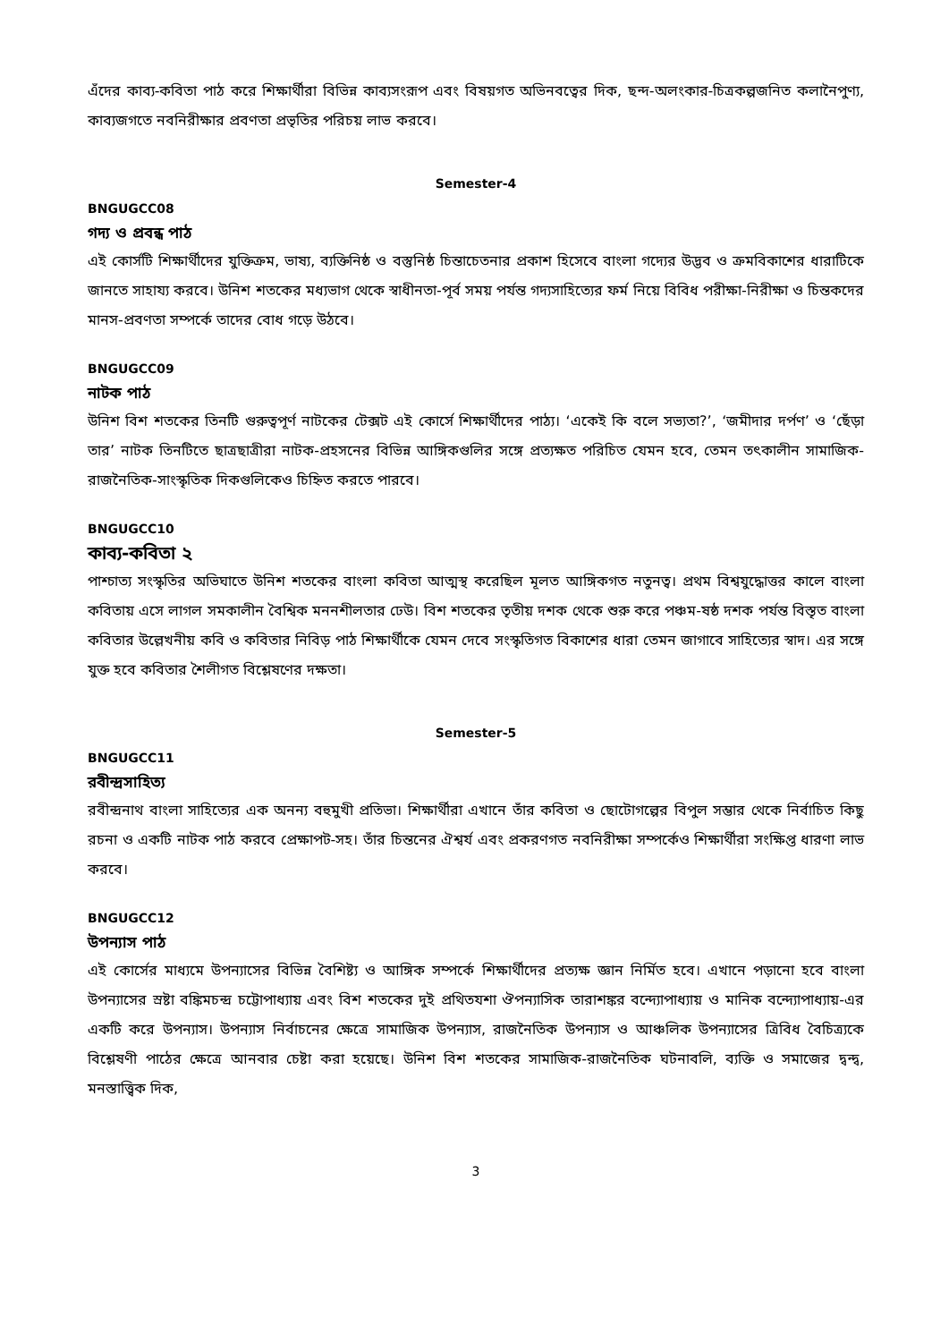এঁদের কাব্য-কবিতা পাঠ করে শিক্ষার্থীরা বিভিন্ন কাব্যসংরূপ এবং বিষয়গত অভিনবত্বের দিক, ছন্দ-অলংকার-চিত্রকল্পজনিত কলানৈপুণ্য, কাব্যজগতে নবনিরীক্ষার প্রবণতা প্রভৃতির পরিচয় লাভ করবে।
Semester-4
BNGUGCC08
গদ্য ও প্রবন্ধ পাঠ
এই কোর্সটি শিক্ষার্থীদের যুক্তিক্রম, ভাষ্য, ব্যক্তিনিষ্ঠ ও বস্তুনিষ্ঠ চিন্তাচেতনার প্রকাশ হিসেবে বাংলা গদ্যের উদ্ভব ও ক্রমবিকাশের ধারাটিকে জানতে সাহায্য করবে। উনিশ শতকের মধ্যভাগ থেকে স্বাধীনতা-পূর্ব সময় পর্যন্ত গদ্যসাহিত্যের ফর্ম নিয়ে বিবিধ পরীক্ষা-নিরীক্ষা ও চিন্তকদের মানস-প্রবণতা সম্পর্কে তাদের বোধ গড়ে উঠবে।
BNGUGCC09
নাটক পাঠ
উনিশ বিশ শতকের তিনটি গুরুত্বপূর্ণ নাটকের টেক্সট এই কোর্সে শিক্ষার্থীদের পাঠ্য। ‘একেই কি বলে সভ্যতা?’, ‘জমীদার দর্পণ’ ও ‘ছেঁড়া তার’ নাটক তিনটিতে ছাত্রছাত্রীরা নাটক-প্রহসনের বিভিন্ন আঙ্গিকগুলির সঙ্গে প্রত্যক্ষত পরিচিত যেমন হবে, তেমন তৎকালীন সামাজিক-রাজনৈতিক-সাংস্কৃতিক দিকগুলিকেও চিহ্নিত করতে পারবে।
BNGUGCC10
কাব্য-কবিতা ২
পাশ্চাত্য সংস্কৃতির অভিঘাতে উনিশ শতকের বাংলা কবিতা আত্মস্থ করেছিল মূলত আঙ্গিকগত নতুনত্ব। প্রথম বিশ্বযুদ্ধোত্তর কালে বাংলা কবিতায় এসে লাগল সমকালীন বৈশ্বিক মননশীলতার ঢেউ। বিশ শতকের তৃতীয় দশক থেকে শুরু করে পঞ্চম-ষষ্ঠ দশক পর্যন্ত বিস্তৃত বাংলা কবিতার উল্লেখনীয় কবি ও কবিতার নিবিড় পাঠ শিক্ষার্থীকে যেমন দেবে সংস্কৃতিগত বিকাশের ধারা তেমন জাগাবে সাহিত্যের স্বাদ। এর সঙ্গে যুক্ত হবে কবিতার শৈলীগত বিশ্লেষণের দক্ষতা।
Semester-5
BNGUGCC11
রবীন্দ্রসাহিত্য
রবীন্দ্রনাথ বাংলা সাহিত্যের এক অনন্য বহুমুখী প্রতিভা। শিক্ষার্থীরা এখানে তাঁর কবিতা ও ছোটোগল্পের বিপুল সম্ভার থেকে নির্বাচিত কিছু রচনা ও একটি নাটক পাঠ করবে প্রেক্ষাপট-সহ। তাঁর চিন্তনের ঐশ্বর্য এবং প্রকরণগত নবনিরীক্ষা সম্পর্কেও শিক্ষার্থীরা সংক্ষিপ্ত ধারণা লাভ করবে।
BNGUGCC12
উপন্যাস পাঠ
এই কোর্সের মাধ্যমে উপন্যাসের বিভিন্ন বৈশিষ্ট্য ও আঙ্গিক সম্পর্কে শিক্ষার্থীদের প্রত্যক্ষ জ্ঞান নির্মিত হবে। এখানে পড়ানো হবে বাংলা উপন্যাসের স্রষ্টা বঙ্কিমচন্দ্র চট্টোপাধ্যায় এবং বিশ শতকের দুই প্রথিতযশা ঔপন্যাসিক তারাশঙ্কর বন্দ্যোপাধ্যায় ও মানিক বন্দ্যোপাধ্যায়-এর একটি করে উপন্যাস। উপন্যাস নির্বাচনের ক্ষেত্রে সামাজিক উপন্যাস, রাজনৈতিক উপন্যাস ও আঞ্চলিক উপন্যাসের ত্রিবিধ বৈচিত্র্যকে বিশ্লেষণী পাঠের ক্ষেত্রে আনবার চেষ্টা করা হয়েছে। উনিশ বিশ শতকের সামাজিক-রাজনৈতিক ঘটনাবলি, ব্যক্তি ও সমাজের দ্বন্দ্ব, মনস্তাত্ত্বিক দিক,
3